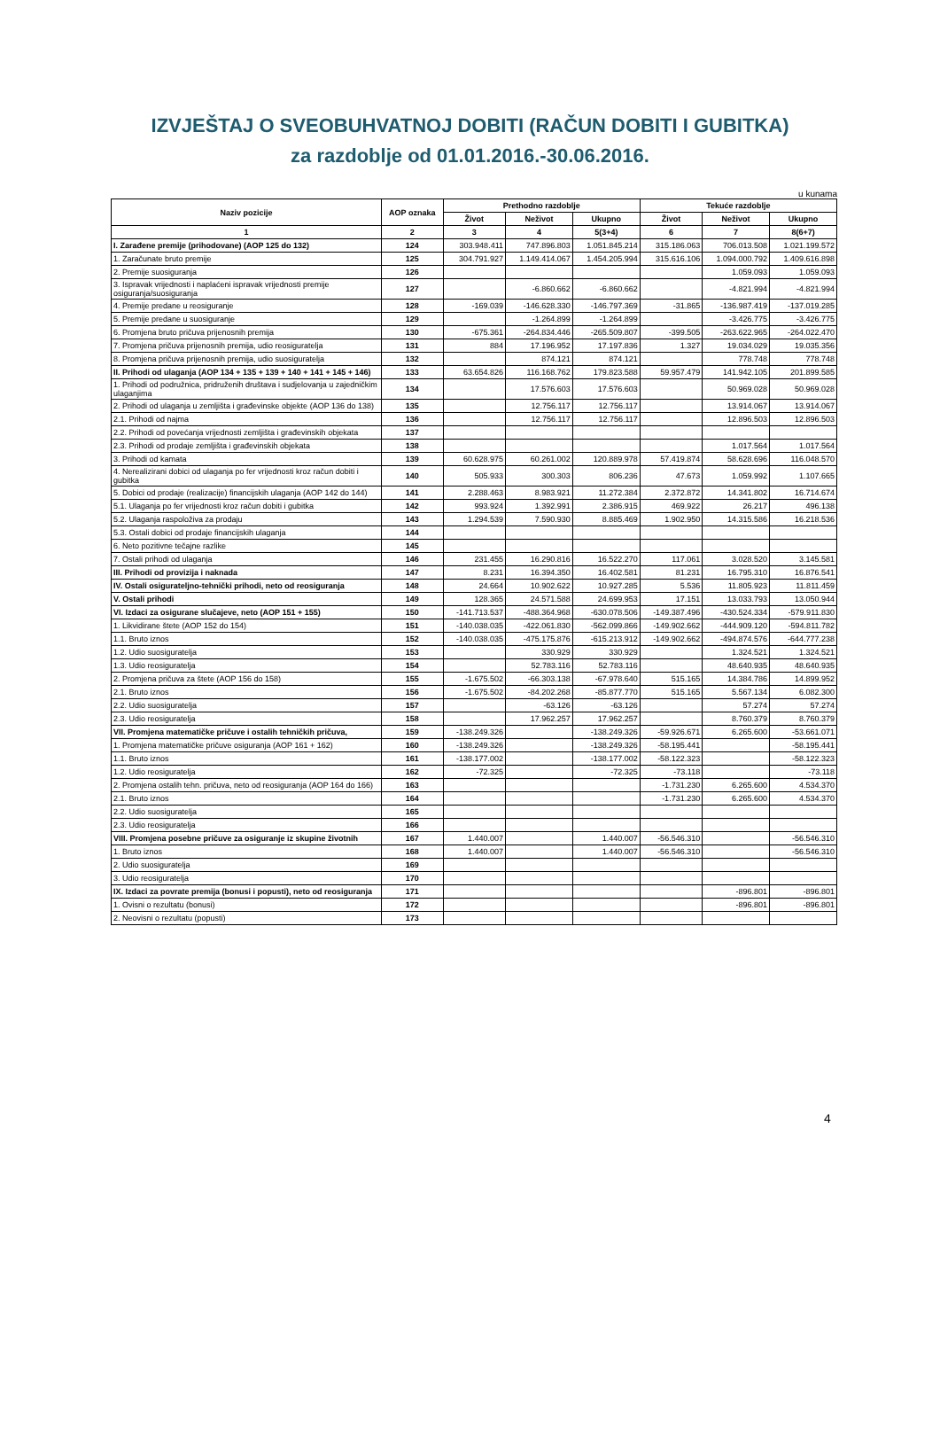IZVJEŠTAJ O SVEOBUHVATNOJ DOBITI (RAČUN DOBITI I GUBITKA)
za razdoblje od 01.01.2016.-30.06.2016.
u kunama
| Naziv pozicije | AOP oznaka | Prethodno razdoblje | | | Tekuće razdoblje | | |
| --- | --- | --- | --- | --- | --- | --- | --- |
| | | Život | Neživot | Ukupno | Život | Neživot | Ukupno |
| 1 | 2 | 3 | 4 | 5(3+4) | 6 | 7 | 8(6+7) |
| I. Zarađene premije (prihodovane) (AOP 125 do 132) | 124 | 303.948.411 | 747.896.803 | 1.051.845.214 | 315.186.063 | 706.013.508 | 1.021.199.572 |
| 1. Zaračunate bruto premije | 125 | 304.791.927 | 1.149.414.067 | 1.454.205.994 | 315.616.106 | 1.094.000.792 | 1.409.616.898 |
| 2. Premije suosiguranja | 126 | | | | | 1.059.093 | 1.059.093 |
| 3. Ispravak vrijednosti i naplaćeni ispravak vrijednosti premije osiguranja/suosiguranja | 127 | | -6.860.662 | -6.860.662 | | -4.821.994 | -4.821.994 |
| 4. Premije predane u reosiguranje | 128 | -169.039 | -146.628.330 | -146.797.369 | -31.865 | -136.987.419 | -137.019.285 |
| 5. Premije predane u suosiguranje | 129 | | -1.264.899 | -1.264.899 | | -3.426.775 | -3.426.775 |
| 6. Promjena bruto pričuva prijenosnih premija | 130 | -675.361 | -264.834.446 | -265.509.807 | -399.505 | -263.622.965 | -264.022.470 |
| 7. Promjena pričuva prijenosnih premija, udio reosiguratelja | 131 | 884 | 17.196.952 | 17.197.836 | 1.327 | 19.034.029 | 19.035.356 |
| 8. Promjena pričuva prijenosnih premija, udio suosiguratelja | 132 | | 874.121 | 874.121 | | 778.748 | 778.748 |
| II. Prihodi od ulaganja (AOP 134 + 135 + 139 + 140 + 141 + 145 + 146) | 133 | 63.654.826 | 116.168.762 | 179.823.588 | 59.957.479 | 141.942.105 | 201.899.585 |
| 1. Prihodi od podružnica, pridruženih društava i sudjelovanja u zajedničkim ulaganjima | 134 | | 17.576.603 | 17.576.603 | | 50.969.028 | 50.969.028 |
| 2. Prihodi od ulaganja u zemljišta i građevinske objekte (AOP 136 do 138) | 135 | | 12.756.117 | 12.756.117 | | 13.914.067 | 13.914.067 |
| 2.1. Prihodi od najma | 136 | | 12.756.117 | 12.756.117 | | 12.896.503 | 12.896.503 |
| 2.2. Prihodi od povećanja vrijednosti zemljišta i građevinskih objekata | 137 | | | | | | |
| 2.3. Prihodi od prodaje zemljišta i građevinskih objekata | 138 | | | | | 1.017.564 | 1.017.564 |
| 3. Prihodi od kamata | 139 | 60.628.975 | 60.261.002 | 120.889.978 | 57.419.874 | 58.628.696 | 116.048.570 |
| 4. Nerealizirani dobici od ulaganja po fer vrijednosti kroz račun dobiti i gubitka | 140 | 505.933 | 300.303 | 806.236 | 47.673 | 1.059.992 | 1.107.665 |
| 5. Dobici od prodaje (realizacije) financijskih ulaganja (AOP 142 do 144) | 141 | 2.288.463 | 8.983.921 | 11.272.384 | 2.372.872 | 14.341.802 | 16.714.674 |
| 5.1. Ulaganja po fer vrijednosti kroz račun dobiti i gubitka | 142 | 993.924 | 1.392.991 | 2.386.915 | 469.922 | 26.217 | 496.138 |
| 5.2. Ulaganja raspoloživa za prodaju | 143 | 1.294.539 | 7.590.930 | 8.885.469 | 1.902.950 | 14.315.586 | 16.218.536 |
| 5.3. Ostali dobici od prodaje financijskih ulaganja | 144 | | | | | | |
| 6. Neto pozitivne tečajne razlike | 145 | | | | | | |
| 7. Ostali prihodi od ulaganja | 146 | 231.455 | 16.290.816 | 16.522.270 | 117.061 | 3.028.520 | 3.145.581 |
| III. Prihodi od provizija i naknada | 147 | 8.231 | 16.394.350 | 16.402.581 | 81.231 | 16.795.310 | 16.876.541 |
| IV. Ostali osigurateljno-tehnički prihodi, neto od reosiguranja | 148 | 24.664 | 10.902.622 | 10.927.285 | 5.536 | 11.805.923 | 11.811.459 |
| V. Ostali prihodi | 149 | 128.365 | 24.571.588 | 24.699.953 | 17.151 | 13.033.793 | 13.050.944 |
| VI. Izdaci za osigurane slučajeve, neto (AOP 151 + 155) | 150 | -141.713.537 | -488.364.968 | -630.078.506 | -149.387.496 | -430.524.334 | -579.911.830 |
| 1. Likvidirane štete (AOP 152 do 154) | 151 | -140.038.035 | -422.061.830 | -562.099.866 | -149.902.662 | -444.909.120 | -594.811.782 |
| 1.1. Bruto iznos | 152 | -140.038.035 | -475.175.876 | -615.213.912 | -149.902.662 | -494.874.576 | -644.777.238 |
| 1.2. Udio suosiguratelja | 153 | | 330.929 | 330.929 | | 1.324.521 | 1.324.521 |
| 1.3. Udio reosiguratelja | 154 | | 52.783.116 | 52.783.116 | | 48.640.935 | 48.640.935 |
| 2. Promjena pričuva za štete (AOP 156 do 158) | 155 | -1.675.502 | -66.303.138 | -67.978.640 | 515.165 | 14.384.786 | 14.899.952 |
| 2.1. Bruto iznos | 156 | -1.675.502 | -84.202.268 | -85.877.770 | 515.165 | 5.567.134 | 6.082.300 |
| 2.2. Udio suosiguratelja | 157 | | -63.126 | -63.126 | | 57.274 | 57.274 |
| 2.3. Udio reosiguratelja | 158 | | 17.962.257 | 17.962.257 | | 8.760.379 | 8.760.379 |
| VII. Promjena matematičke pričuve i ostalih tehničkih pričuva, | 159 | -138.249.326 | | -138.249.326 | -59.926.671 | 6.265.600 | -53.661.071 |
| 1. Promjena matematičke pričuve osiguranja (AOP 161 + 162) | 160 | -138.249.326 | | -138.249.326 | -58.195.441 | | -58.195.441 |
| 1.1. Bruto iznos | 161 | -138.177.002 | | -138.177.002 | -58.122.323 | | -58.122.323 |
| 1.2. Udio reosiguratelja | 162 | -72.325 | | -72.325 | -73.118 | | -73.118 |
| 2. Promjena ostalih tehn. pričuva, neto od reosiguranja (AOP 164 do 166) | 163 | | | | -1.731.230 | 6.265.600 | 4.534.370 |
| 2.1. Bruto iznos | 164 | | | | -1.731.230 | 6.265.600 | 4.534.370 |
| 2.2. Udio suosiguratelja | 165 | | | | | | |
| 2.3. Udio reosiguratelja | 166 | | | | | | |
| VIII. Promjena posebne pričuve za osiguranje iz skupine životnih | 167 | 1.440.007 | | 1.440.007 | -56.546.310 | | -56.546.310 |
| 1. Bruto iznos | 168 | 1.440.007 | | 1.440.007 | -56.546.310 | | -56.546.310 |
| 2. Udio suosiguratelja | 169 | | | | | | |
| 3. Udio reosiguratelja | 170 | | | | | | |
| IX. Izdaci za povrate premija (bonusi i popusti), neto od reosiguranja | 171 | | | | | -896.801 | -896.801 |
| 1. Ovisni o rezultatu (bonusi) | 172 | | | | | -896.801 | -896.801 |
| 2. Neovisni o rezultatu (popusti) | 173 | | | | | | |
4